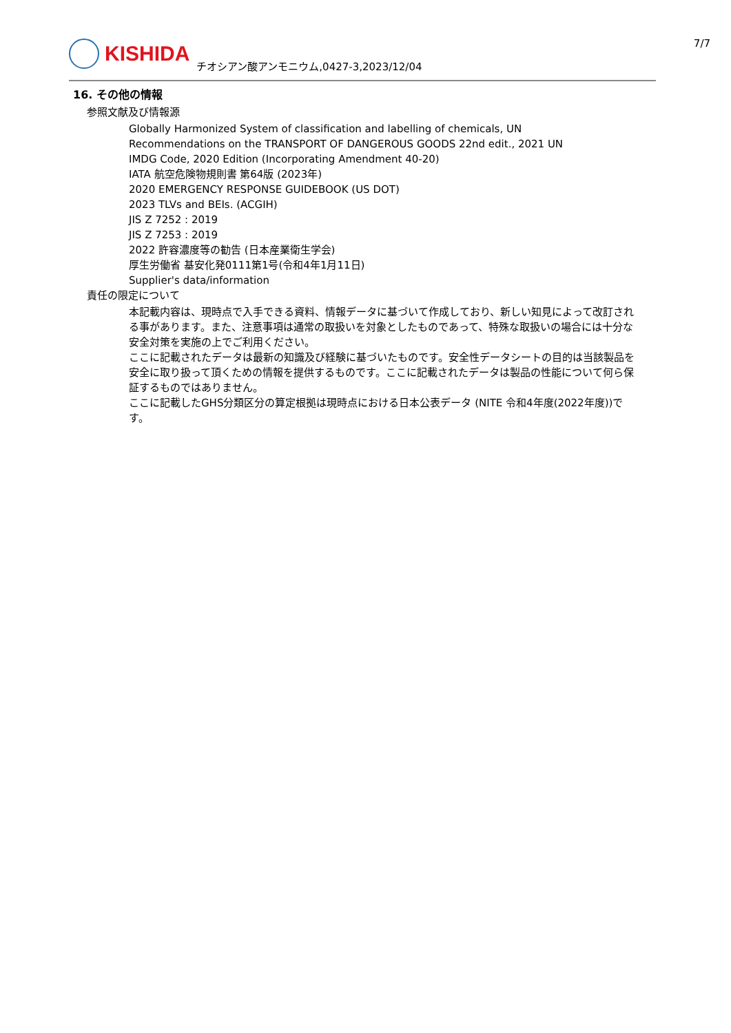KISHIDA
チオシアン酸アンモニウム,0427-3,2023/12/04
7/7
16. その他の情報
参照文献及び情報源
Globally Harmonized System of classification and labelling of chemicals, UN
Recommendations on the TRANSPORT OF DANGEROUS GOODS 22nd edit., 2021 UN
IMDG Code, 2020 Edition (Incorporating Amendment 40-20)
IATA 航空危険物規則書 第64版 (2023年)
2020 EMERGENCY RESPONSE GUIDEBOOK (US DOT)
2023 TLVs and BEIs. (ACGIH)
JIS Z 7252 : 2019
JIS Z 7253 : 2019
2022 許容濃度等の勧告 (日本産業衛生学会)
厚生労働省 基安化発0111第1号(令和4年1月11日)
Supplier's data/information
責任の限定について
本記載内容は、現時点で入手できる資料、情報データに基づいて作成しており、新しい知見によって改訂される事があります。また、注意事項は通常の取扱いを対象としたものであって、特殊な取扱いの場合には十分な安全対策を実施の上でご利用ください。
ここに記載されたデータは最新の知識及び経験に基づいたものです。安全性データシートの目的は当該製品を安全に取り扱って頂くための情報を提供するものです。ここに記載されたデータは製品の性能について何ら保証するものではありません。
ここに記載したGHS分類区分の算定根拠は現時点における日本公表データ (NITE 令和4年度(2022年度))です。